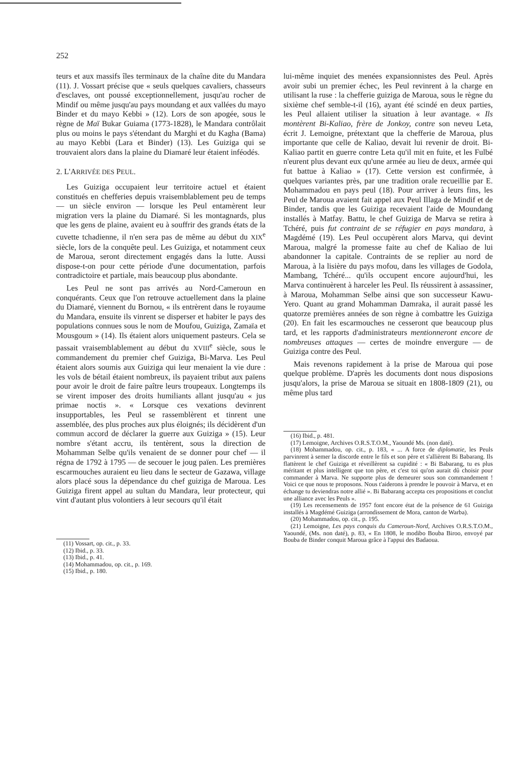252
teurs et aux massifs îles terminaux de la chaîne dite du Mandara (11). J. Vossart précise que « seuls quelques cavaliers, chasseurs d'esclaves, ont poussé exceptionnellement, jusqu'au rocher de Mindif ou même jusqu'au pays moundang et aux vallées du mayo Binder et du mayo Kebbi » (12). Lors de son apogée, sous le règne de Maï Bukar Guiama (1773-1828), le Mandara contrôlait plus ou moins le pays s'étendant du Marghi et du Kagha (Bama) au mayo Kebbi (Lara et Binder) (13). Les Guiziga qui se trouvaient alors dans la plaine du Diamaré leur étaient inféodés.
2. L'ARRIVÉE DES PEUL.
Les Guiziga occupaient leur territoire actuel et étaient constitués en chefferies depuis vraisemblablement peu de temps — un siècle environ — lorsque les Peul entamèrent leur migration vers la plaine du Diamaré. Si les montagnards, plus que les gens de plaine, avaient eu à souffrir des grands états de la cuvette tchadienne, il n'en sera pas de même au début du XIX<sup>e</sup> siècle, lors de la conquête peul. Les Guiziga, et notamment ceux de Maroua, seront directement engagés dans la lutte. Aussi dispose-t-on pour cette période d'une documentation, parfois contradictoire et partiale, mais beaucoup plus abondante.
Les Peul ne sont pas arrivés au Nord-Cameroun en conquérants. Ceux que l'on retrouve actuellement dans la plaine du Diamaré, viennent du Bornou, « ils entrèrent dans le royaume du Mandara, ensuite ils vinrent se disperser et habiter le pays des populations connues sous le nom de Moufou, Guiziga, Zamaïa et Mousgoum » (14). Ils étaient alors uniquement pasteurs. Cela se passait vraisemblablement au début du XVIII<sup>e</sup> siècle, sous le commandement du premier chef Guiziga, Bi-Marva. Les Peul étaient alors soumis aux Guiziga qui leur menaient la vie dure : les vols de bétail étaient nombreux, ils payaient tribut aux païens pour avoir le droit de faire paître leurs troupeaux. Longtemps ils se virent imposer des droits humiliants allant jusqu'au « jus primae noctis ». « Lorsque ces vexations devinrent insupportables, les Peul se rassemblèrent et tinrent une assemblée, des plus proches aux plus éloignés; ils décidèrent d'un commun accord de déclarer la guerre aux Guiziga » (15). Leur nombre s'étant accru, ils tentèrent, sous la direction de Mohamman Selbe qu'ils venaient de se donner pour chef — il régna de 1792 à 1795 — de secouer le joug païen. Les premières escarmouches auraient eu lieu dans le secteur de Gazawa, village alors placé sous la dépendance du chef guiziga de Maroua. Les Guiziga firent appel au sultan du Mandara, leur protecteur, qui vint d'autant plus volontiers à leur secours qu'il était
(11) Vossart, op. cit., p. 33.
(12) Ibid., p. 33.
(13) Ibid., p. 41.
(14) Mohammadou, op. cit., p. 169.
(15) Ibid., p. 180.
lui-même inquiet des menées expansionnistes des Peul. Après avoir subi un premier échec, les Peul revinrent à la charge en utilisant la ruse : la chefferie guiziga de Maroua, sous le règne du sixième chef semble-t-il (16), ayant été scindé en deux parties, les Peul allaient utiliser la situation à leur avantage. « Ils montèrent Bi-Kaliao, frère de Jonkoy, contre son neveu Leta, écrit J. Lemoigne, prétextant que la chefferie de Maroua, plus importante que celle de Kaliao, devait lui revenir de droit. Bi-Kaliao partit en guerre contre Leta qu'il mit en fuite, et les Fulbé n'eurent plus devant eux qu'une armée au lieu de deux, armée qui fut battue à Kaliao » (17). Cette version est confirmée, à quelques variantes près, par une tradition orale recueillie par E. Mohammadou en pays peul (18). Pour arriver à leurs fins, les Peul de Maroua avaient fait appel aux Peul Illaga de Mindif et de Binder, tandis que les Guiziga recevaient l'aide de Moundang installés à Matfay. Battu, le chef Guiziga de Marva se retira à Tchéré, puis fut contraint de se réfugier en pays mandara, à Magdémé (19). Les Peul occupèrent alors Marva, qui devint Maroua, malgré la promesse faite au chef de Kaliao de lui abandonner la capitale. Contraints de se replier au nord de Maroua, à la lisière du pays mofou, dans les villages de Godola, Mambang, Tchéré... qu'ils occupent encore aujourd'hui, les Marva continuèrent à harceler les Peul. Ils réussirent à assassiner, à Maroua, Mohamman Selbe ainsi que son successeur Kawu-Yero. Quant au grand Mohamman Damraka, il aurait passé les quatorze premières années de son règne à combattre les Guiziga (20). En fait les escarmouches ne cesseront que beaucoup plus tard, et les rapports d'administrateurs mentionneront encore de nombreuses attaques — certes de moindre envergure — de Guiziga contre des Peul.
Mais revenons rapidement à la prise de Maroua qui pose quelque problème. D'après les documents dont nous disposions jusqu'alors, la prise de Maroua se situait en 1808-1809 (21), ou même plus tard
(16) Ibid., p. 481.
(17) Lemoigne, Archives O.R.S.T.O.M., Yaoundé Ms. (non daté).
(18) Mohammadou, op. cit., p. 183, « ... A force de diplomatie, les Peuls parvinrent à semer la discorde entre le fils et son père et s'allièrent Bi Babarang. Ils flattèrent le chef Guiziga et réveillèrent sa cupidité : « Bi Babarang, tu es plus méritant et plus intelligent que ton père, et c'est toi qu'on aurait dû choisir pour commander à Marva. Ne supporte plus de demeurer sous son commandement ! Voici ce que nous te proposons. Nous t'aiderons à prendre le pouvoir à Marva, et en échange tu deviendras notre allié ». Bi Babarang accepta ces propositions et conclut une alliance avec les Peuls ».
(19) Les recensements de 1957 font encore état de la présence de 61 Guiziga installés à Magdémé Guiziga (arrondissement de Mora, canton de Warba).
(20) Mohammadou, op. cit., p. 195.
(21) Lemoigne, Les pays conquis du Cameroun-Nord, Archives O.R.S.T.O.M., Yaoundé, (Ms. non daté), p. 83, « En 1808, le modibo Bouba Biroo, envoyé par Bouba de Binder conquit Maroua grâce à l'appui des Badaoua.